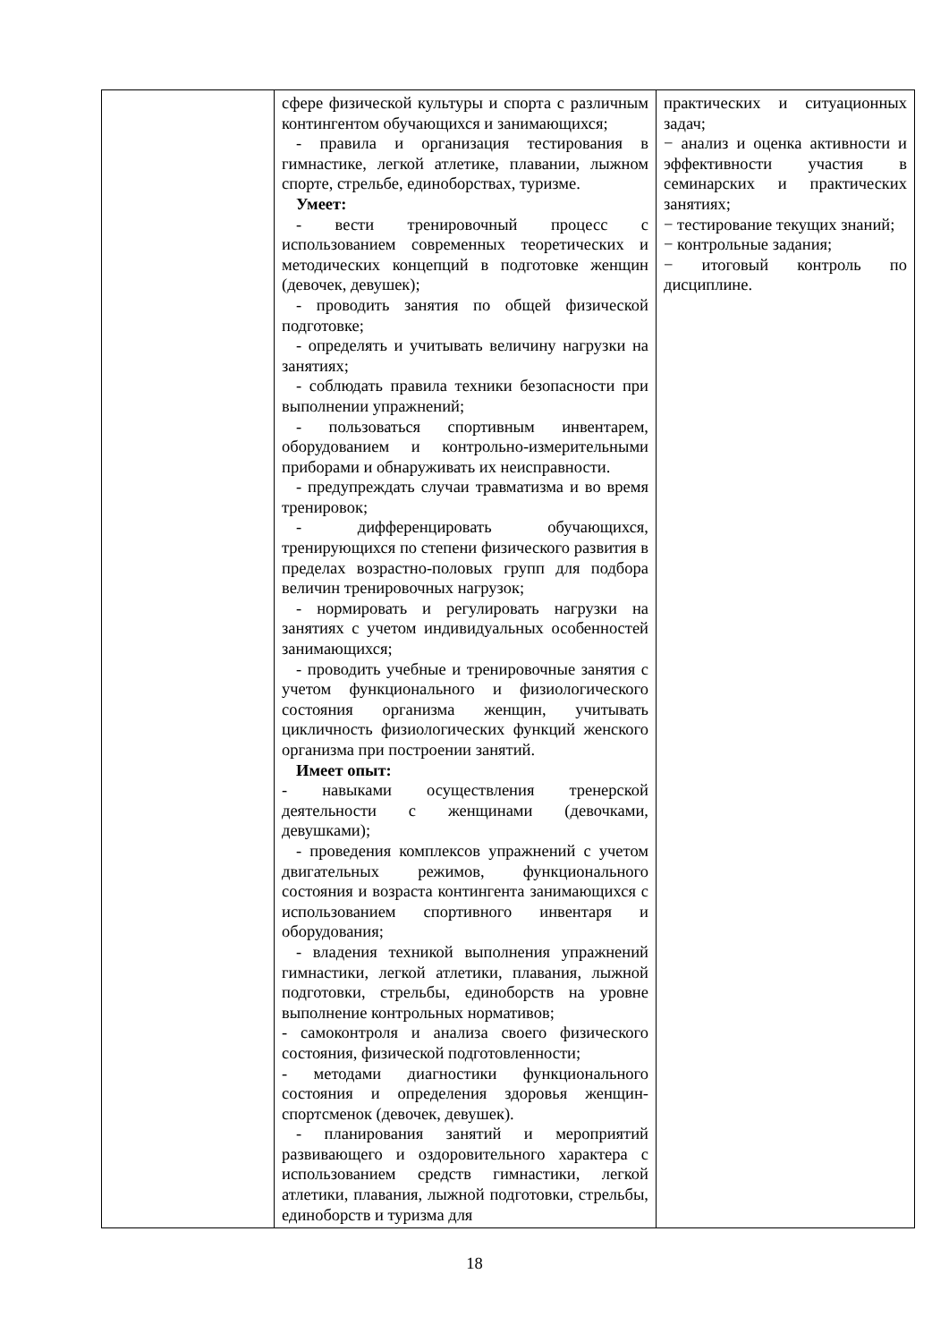| | сфере физической культуры и спорта с различным контингентом обучающихся и занимающихся; - правила и организация тестирования в гимнастике, легкой атлетике, плавании, лыжном спорте, стрельбе, единоборствах, туризме. Умеет: - вести тренировочный процесс с использованием современных теоретических и методических концепций в подготовке женщин (девочек, девушек); - проводить занятия по общей физической подготовке; - определять и учитывать величину нагрузки на занятиях; - соблюдать правила техники безопасности при выполнении упражнений; - пользоваться спортивным инвентарем, оборудованием и контрольно-измерительными приборами и обнаруживать их неисправности. - предупреждать случаи травматизма и во время тренировок; - дифференцировать обучающихся, тренирующихся по степени физического развития в пределах возрастно-половых групп для подбора величин тренировочных нагрузок; - нормировать и регулировать нагрузки на занятиях с учетом индивидуальных особенностей занимающихся; - проводить учебные и тренировочные занятия с учетом функционального и физиологического состояния организма женщин, учитывать цикличность физиологических функций женского организма при построении занятий. Имеет опыт: - навыками осуществления тренерской деятельности с женщинами (девочками, девушками); - проведения комплексов упражнений с учетом двигательных режимов, функционального состояния и возраста контингента занимающихся с использованием спортивного инвентаря и оборудования; - владения техникой выполнения упражнений гимнастики, легкой атлетики, плавания, лыжной подготовки, стрельбы, единоборств на уровне выполнение контрольных нормативов; - самоконтроля и анализа своего физического состояния, физической подготовленности; - методами диагностики функционального состояния и определения здоровья женщин-спортсменок (девочек, девушек). - планирования занятий и мероприятий развивающего и оздоровительного характера с использованием средств гимнастики, легкой атлетики, плавания, лыжной подготовки, стрельбы, единоборств и туризма для | практических и ситуационных задач; − анализ и оценка активности и эффективности участия в семинарских и практических занятиях; − тестирование текущих знаний; − контрольные задания; − итоговый контроль по дисциплине. |
18